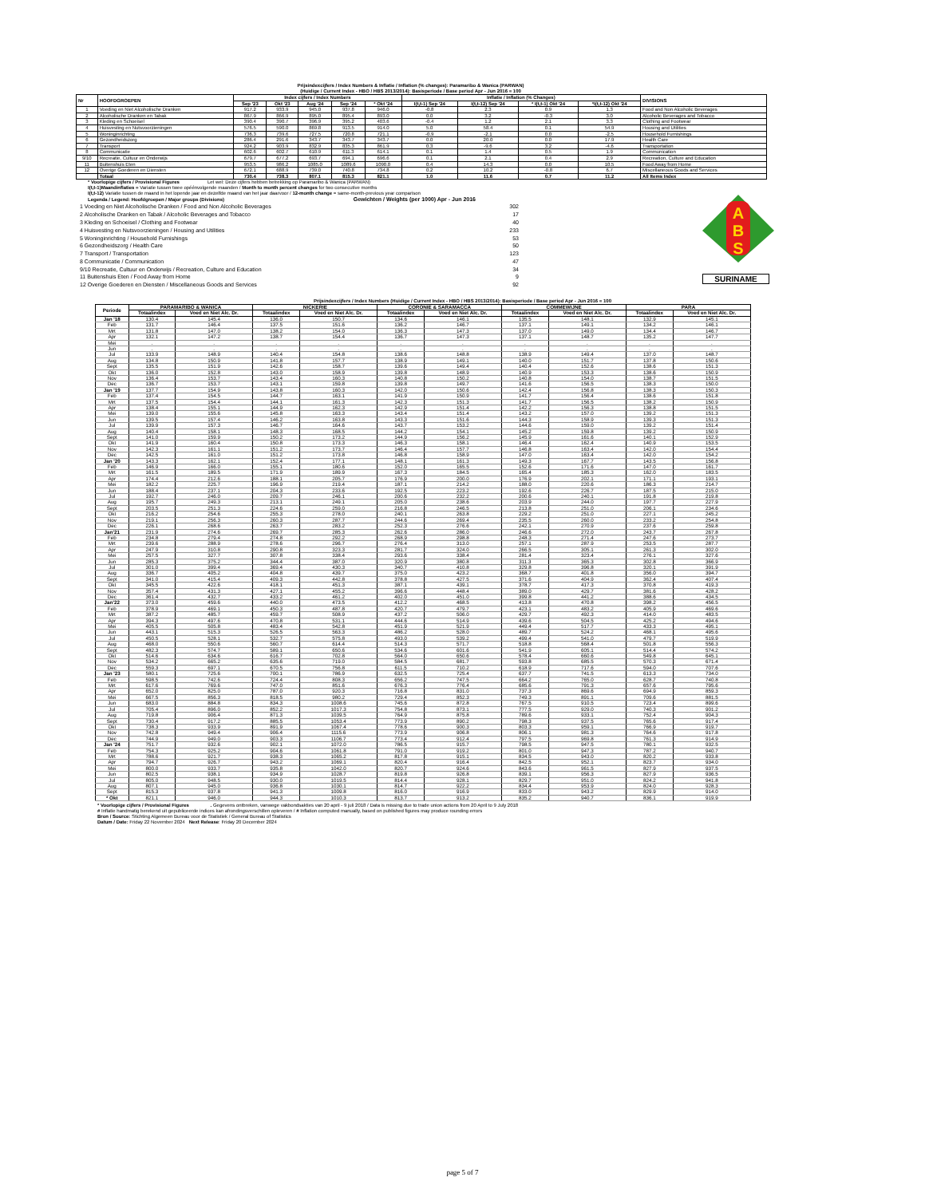Prijsindexcijfers / Index Numbers & Inflatie / Inflation (% changes): Paramaribo & Wanica (PARWAN)
(Huidige / Current Index - HBO / HBS 2013/2014): Basisperiode / Base period Apr - Jun 2016 = 100
| Nr | HOOFDGROEPEN | Index cijfers / Index Numbers | | | | | Inflatie / Inflation (% Changes) | | | | DIVISIONS |
| --- | --- | --- | --- | --- | --- | --- | --- | --- | --- | --- | --- |
| | | Sep '23 | Okt '23 | Aug '24 | Sep '24 | * Okt '24 | I(t,t-1) Sep '24 | I(t,t-12) Sep '24 | * I(t,t-1) Okt '24 | *I(t,t-12) Okt '24 | |
| 1 | Voeding en Niet Alcoholische Dranken | 917.2 | 933.9 | 945.0 | 937.8 | 946.0 | -0.8 | 2.3 | 0.9 | 1.3 | Food and Non Alcoholic Beverages |
| 2 | Alcoholische Dranken en Tabak | 867.9 | 866.9 | 895.0 | 895.4 | 893.0 | 0.0 | 3.2 | -0.3 | 3.0 | Alcoholic Beverages and Tobacco |
| 3 | Kleding en Schoeisel | 390.4 | 390.7 | 396.9 | 395.2 | 403.6 | -0.4 | 1.2 | 2.1 | 3.3 | Clothing and Footwear |
| 4 | Huisvesting en Nutsvoorzieningen | 576.5 | 590.0 | 869.8 | 913.5 | 914.0 | 5.0 | 58.4 | 0.1 | 54.9 | Housing and Utilities |
| 5 | Woninginrichting | 736.3 | 739.6 | 727.5 | 720.8 | 721.1 | -0.9 | -2.1 | 0.0 | -2.5 | Household Furnishings |
| 6 | Gezondheidszorg | 286.4 | 291.6 | 343.7 | 343.7 | 343.7 | 0.0 | 20.0 | 0.0 | 17.9 | Health Care |
| 7 | Transport | 924.2 | 903.9 | 832.9 | 835.3 | 861.9 | 0.3 | -9.6 | 3.2 | -4.6 | Transportation |
| 8 | Communicatie | 602.6 | 602.7 | 610.9 | 611.3 | 614.1 | 0.1 | 1.4 | 0.5 | 1.9 | Communication |
| 9/10 | Recreatie, Cultuur en Onderwijs | 679.7 | 677.2 | 693.7 | 694.1 | 696.6 | 0.1 | 2.1 | 0.4 | 2.9 | Recreation, Culture and Education |
| 11 | Buitenshuis Eten | 953.5 | 986.2 | 1085.0 | 1089.6 | 1090.0 | 0.4 | 14.3 | 0.0 | 10.5 | Food Away from Home |
| 12 | Overige Goederen en Diensten | 672.1 | 688.9 | 739.0 | 740.8 | 734.8 | 0.2 | 10.2 | -0.8 | 6.7 | Miscellaneous Goods and Services |
| | Totaal | 730.4 | 738.3 | 807.1 | 815.3 | 821.1 | 1.0 | 11.6 | 0.7 | 11.2 | All Items Index |
* Voorlopige cijfers / Provisional Figures Let wel: Deze cijfers hebben betrekking op Paramaribo & Wanica (PARWAN)
I(t,t-1)Maandinflaties = Variatie tussen twee opéénvolgende maanden / Month to month percent changes for two consecutive months
I(t,t-12) Variatie tussen de maand in het lopende jaar en dezelfde maand van het jaar daarvoor / 12-month change = same-month-previous year comparison
Legenda / Legend: Hoofdgroepen / Major groups (Divisions) Gewichten / Weights (per 1000) Apr - Jun 2016
1 Voeding en Niet Alcoholische Dranken / Food and Non Alcoholic Beverages
2 Alcoholische Dranken en Tabak / Alcoholic Beverages and Tobacco
3 Kleding en Schoeisel / Clothing and Footwear
4 Huisvesting en Nutsvoorzieningen / Housing and Utilities
5 Woninginrichting / Household Furnishings
6 Gezondheidszorg / Health Care
7 Transport / Transportation
8 Communicatie / Communication
9/10 Recreatie, Cultuur en Onderwijs / Recreation, Culture and Education
11 Buitenshuis Eten / Food Away from Home
12 Overige Goederen en Diensten / Miscellaneous Goods and Services
302
17
40
233
53
50
123
47
34
9
92
A
B
S
SURINAME
Prijsindexcijfers / Index Numbers (Huidige / Current Index - HBO / HBS 2013/2014): Basisperiode / Base period Apr - Jun 2016 = 100
| Periode | PARAMARIBO & WANICA | | NICKERIE | | CORONIE & SARAMACCA | | COMMEWIJNE | | PARA | |
| --- | --- | --- | --- | --- | --- | --- | --- | --- | --- | --- |
| | Totaalindex | Voed en Niet Alc. Dr. | Totaalindex | Voed en Niet Alc. Dr. | Totaalindex | Voed en Niet Alc. Dr. | Totaalindex | Voed en Niet Alc. Dr. | Totaalindex | Voed en Niet Alc. Dr. |
| Jan '18 | 130.4 | 145.4 | 136.0 | 150.7 | 134.6 | 146.1 | 135.5 | 148.1 | 132.9 | 145.1 |
| Feb | 131.7 | 146.4 | 137.5 | 151.6 | 136.2 | 146.7 | 137.1 | 149.1 | 134.2 | 146.1 |
| Mrt | 131.8 | 147.0 | 138.2 | 154.0 | 136.3 | 147.3 | 137.0 | 149.0 | 134.4 | 146.7 |
| Apr | 132.1 | 147.2 | 138.7 | 154.4 | 136.7 | 147.3 | 137.1 | 148.7 | 135.2 | 147.7 |
| Mei | . | . | . | . | . | . | . | . | . | . |
| Jun | . | . | . | . | . | . | . | . | . | . |
| Jul | 133.9 | 148.9 | 140.4 | 154.8 | 138.6 | 148.8 | 138.9 | 149.4 | 137.0 | 148.7 |
| Aug | 134.8 | 150.9 | 141.8 | 157.7 | 138.9 | 149.1 | 140.0 | 151.7 | 137.8 | 150.6 |
| Sept | 135.5 | 151.9 | 142.6 | 158.7 | 139.6 | 149.4 | 140.4 | 152.6 | 138.6 | 151.3 |
| Okt | 136.0 | 152.8 | 143.0 | 158.9 | 139.8 | 148.9 | 140.9 | 153.3 | 138.6 | 150.9 |
| Nov | 136.4 | 153.7 | 143.4 | 160.3 | 140.8 | 150.2 | 140.8 | 154.0 | 138.7 | 151.5 |
| Dec | 136.7 | 153.7 | 143.1 | 159.8 | 139.8 | 149.7 | 141.6 | 156.5 | 138.3 | 150.0 |
| Jan '19 | 137.7 | 154.9 | 143.8 | 160.3 | 142.0 | 150.6 | 142.4 | 156.8 | 138.3 | 150.3 |
| Feb | 137.4 | 154.5 | 144.7 | 163.1 | 141.9 | 150.9 | 141.7 | 156.4 | 138.6 | 151.8 |
| Mrt | 137.5 | 154.4 | 144.1 | 161.3 | 142.3 | 151.3 | 141.7 | 156.5 | 138.2 | 150.9 |
| Apr | 138.4 | 155.1 | 144.9 | 162.3 | 142.9 | 151.4 | 142.2 | 156.3 | 138.8 | 151.5 |
| Mei | 139.0 | 155.6 | 145.8 | 163.3 | 143.4 | 151.4 | 143.2 | 157.0 | 139.2 | 151.3 |
| Jun | 139.5 | 157.4 | 146.2 | 163.8 | 143.3 | 151.6 | 144.3 | 158.9 | 139.3 | 151.3 |
| Jul | 139.9 | 157.3 | 146.7 | 164.6 | 143.7 | 153.2 | 144.6 | 159.0 | 139.2 | 151.4 |
| Aug | 140.4 | 158.1 | 148.3 | 168.5 | 144.2 | 154.1 | 145.2 | 159.8 | 139.2 | 150.9 |
| Sept | 141.0 | 159.9 | 150.2 | 173.2 | 144.9 | 156.2 | 145.9 | 161.6 | 140.1 | 152.9 |
| Okt | 141.9 | 160.4 | 150.8 | 173.3 | 146.3 | 158.1 | 146.4 | 162.4 | 140.9 | 153.5 |
| Nov | 142.3 | 161.1 | 151.2 | 173.7 | 146.4 | 157.7 | 146.8 | 163.4 | 142.0 | 154.4 |
| Dec | 142.5 | 161.0 | 151.2 | 173.8 | 146.8 | 158.9 | 147.0 | 163.4 | 142.0 | 154.2 |
| Jan '20 | 143.3 | 162.1 | 152.4 | 177.1 | 148.1 | 161.3 | 149.3 | 167.7 | 143.5 | 156.8 |
| Feb | 146.9 | 166.0 | 155.1 | 180.6 | 152.0 | 165.5 | 152.6 | 171.6 | 147.0 | 161.7 |
| Mrt | 161.5 | 189.5 | 171.9 | 189.9 | 167.3 | 184.5 | 165.4 | 185.3 | 162.0 | 183.5 |
| Apr | 174.4 | 212.6 | 188.1 | 205.7 | 176.9 | 200.0 | 176.9 | 202.1 | 171.1 | 193.1 |
| Mei | 182.2 | 225.7 | 196.9 | 219.4 | 187.1 | 214.2 | 188.0 | 220.6 | 186.3 | 214.7 |
| Jun | 188.4 | 237.1 | 204.3 | 233.6 | 192.5 | 223.2 | 192.6 | 226.7 | 187.5 | 215.0 |
| Jul | 192.7 | 246.0 | 209.7 | 246.1 | 200.6 | 232.2 | 200.6 | 240.1 | 191.8 | 219.8 |
| Aug | 195.7 | 249.3 | 213.1 | 249.1 | 205.0 | 238.6 | 203.9 | 244.0 | 197.7 | 227.9 |
| Sept | 203.5 | 251.3 | 224.6 | 259.0 | 216.8 | 246.5 | 213.8 | 251.0 | 206.1 | 234.6 |
| Okt | 216.2 | 254.6 | 255.3 | 278.0 | 240.1 | 263.8 | 229.2 | 251.0 | 227.1 | 245.2 |
| Nov | 219.1 | 256.3 | 260.3 | 287.7 | 244.6 | 269.4 | 235.5 | 260.0 | 233.2 | 254.8 |
| Dec | 226.1 | 268.6 | 263.7 | 283.2 | 252.3 | 276.6 | 242.1 | 270.9 | 237.6 | 259.8 |
| Jan'21 | 231.9 | 274.6 | 269.7 | 285.3 | 262.6 | 286.0 | 246.6 | 272.0 | 243.7 | 267.8 |
| Feb | 234.8 | 279.4 | 274.8 | 292.2 | 268.9 | 298.8 | 248.3 | 271.4 | 247.6 | 273.7 |
| Mrt | 239.6 | 288.9 | 278.6 | 296.7 | 276.4 | 313.0 | 257.1 | 287.9 | 253.5 | 287.7 |
| Apr | 247.9 | 310.8 | 290.8 | 323.3 | 281.7 | 324.0 | 266.5 | 305.1 | 261.3 | 302.0 |
| Mei | 257.5 | 327.7 | 307.8 | 338.4 | 293.6 | 338.4 | 281.4 | 323.4 | 276.1 | 327.6 |
| Jun | 285.3 | 375.2 | 344.4 | 387.0 | 320.9 | 380.8 | 311.3 | 365.3 | 302.8 | 366.9 |
| Jul | 301.0 | 399.4 | 369.4 | 430.3 | 340.7 | 410.8 | 329.8 | 396.8 | 320.1 | 391.9 |
| Aug | 336.7 | 405.2 | 404.8 | 439.7 | 375.0 | 423.2 | 368.7 | 401.8 | 356.0 | 394.7 |
| Sept | 341.0 | 415.4 | 409.3 | 442.8 | 378.8 | 427.5 | 371.6 | 404.9 | 362.4 | 407.4 |
| Okt | 345.5 | 422.6 | 418.1 | 451.3 | 387.1 | 439.1 | 378.7 | 417.3 | 370.8 | 419.3 |
| Nov | 357.4 | 431.3 | 427.1 | 455.2 | 396.6 | 448.4 | 389.0 | 429.7 | 381.6 | 428.2 |
| Dec | 361.4 | 432.7 | 433.2 | 461.2 | 402.0 | 451.0 | 399.8 | 441.2 | 388.6 | 434.5 |
| Jan'22 | 373.0 | 459.6 | 440.0 | 473.5 | 412.2 | 468.5 | 413.8 | 470.8 | 398.2 | 456.5 |
| Feb | 378.9 | 469.1 | 450.3 | 487.8 | 420.7 | 479.7 | 423.1 | 483.2 | 405.9 | 469.6 |
| Mrt | 387.2 | 485.7 | 459.7 | 508.9 | 437.2 | 506.0 | 429.7 | 492.3 | 414.0 | 483.5 |
| Apr | 394.3 | 497.6 | 470.8 | 531.1 | 444.6 | 514.9 | 439.6 | 504.5 | 425.2 | 494.6 |
| Mei | 405.5 | 505.8 | 483.4 | 542.8 | 451.9 | 521.9 | 449.4 | 517.7 | 433.3 | 495.1 |
| Jun | 443.1 | 515.3 | 526.5 | 563.3 | 486.2 | 528.0 | 489.7 | 524.2 | 468.1 | 495.6 |
| Jul | 450.5 | 528.1 | 532.7 | 575.8 | 493.0 | 539.2 | 499.4 | 541.0 | 479.7 | 519.9 |
| Aug | 468.0 | 550.6 | 560.7 | 614.4 | 514.3 | 571.7 | 518.8 | 568.4 | 501.8 | 556.3 |
| Sept | 482.3 | 574.7 | 589.1 | 650.6 | 534.6 | 601.6 | 541.9 | 605.1 | 514.4 | 574.2 |
| Okt | 514.6 | 634.6 | 616.7 | 702.8 | 564.0 | 650.6 | 578.4 | 660.6 | 549.8 | 645.1 |
| Nov | 534.2 | 665.2 | 635.6 | 719.0 | 584.5 | 681.7 | 593.8 | 685.5 | 570.3 | 671.4 |
| Dec | 559.3 | 697.1 | 670.5 | 756.8 | 611.5 | 710.2 | 618.9 | 717.6 | 594.0 | 707.6 |
| Jan '23 | 580.1 | 725.6 | 700.1 | 786.9 | 632.5 | 725.4 | 637.7 | 741.5 | 613.3 | 734.0 |
| Feb | 598.5 | 742.6 | 724.4 | 808.3 | 656.2 | 747.5 | 664.2 | 765.0 | 628.7 | 740.8 |
| Mrt | 617.6 | 769.6 | 747.0 | 851.6 | 676.3 | 776.4 | 685.6 | 791.3 | 657.6 | 795.6 |
| Apr | 652.0 | 825.0 | 787.0 | 920.3 | 716.8 | 831.0 | 737.3 | 869.6 | 694.9 | 859.3 |
| Mei | 667.5 | 856.3 | 818.5 | 980.2 | 729.4 | 852.3 | 749.3 | 891.1 | 709.6 | 881.5 |
| Jun | 683.0 | 884.8 | 834.3 | 1008.6 | 745.6 | 872.8 | 767.5 | 910.5 | 723.4 | 899.6 |
| Jul | 705.4 | 896.0 | 852.2 | 1017.3 | 754.8 | 873.1 | 777.5 | 929.0 | 740.3 | 901.2 |
| Aug | 719.8 | 906.4 | 871.3 | 1039.5 | 764.9 | 875.8 | 789.6 | 933.1 | 752.4 | 904.3 |
| Sept | 730.4 | 917.2 | 885.5 | 1053.4 | 773.9 | 890.2 | 798.3 | 937.5 | 765.6 | 917.4 |
| Okt | 738.3 | 933.9 | 891.9 | 1067.4 | 778.6 | 900.3 | 803.3 | 959.1 | 766.9 | 919.7 |
| Nov | 742.8 | 949.4 | 906.4 | 1115.6 | 773.9 | 906.8 | 806.1 | 981.3 | 764.6 | 917.8 |
| Dec | 744.9 | 949.0 | 903.3 | 1106.7 | 773.4 | 912.4 | 797.5 | 969.8 | 761.3 | 914.9 |
| Jan '24 | 751.7 | 932.6 | 902.1 | 1072.0 | 786.5 | 915.7 | 798.5 | 947.5 | 780.1 | 932.5 |
| Feb | 754.3 | 925.2 | 904.6 | 1061.8 | 791.0 | 919.2 | 801.0 | 947.3 | 787.2 | 940.7 |
| Mrt | 788.6 | 921.7 | 938.3 | 1065.2 | 817.8 | 915.1 | 834.5 | 943.0 | 820.2 | 933.8 |
| Apr | 794.7 | 926.7 | 943.2 | 1069.1 | 820.4 | 916.4 | 842.5 | 952.1 | 823.7 | 934.0 |
| Mei | 800.0 | 933.7 | 935.8 | 1042.0 | 820.7 | 924.6 | 843.6 | 961.5 | 827.9 | 937.5 |
| Jun | 802.5 | 938.1 | 934.9 | 1028.7 | 819.8 | 926.8 | 839.1 | 956.3 | 827.9 | 936.5 |
| Jul | 805.0 | 948.5 | 930.0 | 1019.5 | 814.4 | 928.1 | 829.7 | 951.0 | 824.2 | 941.8 |
| Aug | 807.1 | 945.0 | 936.8 | 1030.1 | 814.7 | 922.2 | 834.4 | 953.9 | 824.0 | 928.3 |
| Sept | 815.3 | 937.8 | 941.3 | 1009.8 | 816.0 | 916.9 | 833.0 | 943.2 | 829.9 | 914.0 |
| * Okt | 821.1 | 946.0 | 944.3 | 1010.3 | 813.7 | 913.2 | 835.2 | 940.7 | 836.1 | 919.9 |
* Voorlopige cijfers / Provisional Figures . Gegevens ontbreken, vanwege vakbondsakties van 20 april - 9 juli 2018 / Data is missing due to trade union actions from 20 April to 9 July 2018
# Inflatie handmatig berekend uit gepubliceerde indices kan afrondingsverschillen opleveren / # Inflation computed manually, based on published figures may produce rounding errors
Bron / Source: Stichting Algemeen Bureau voor de Statistiek / General Bureau of Statistics
Datum / Date: Friday 22 November 2024 Next Release: Friday 20 December 2024
page 5 of 7